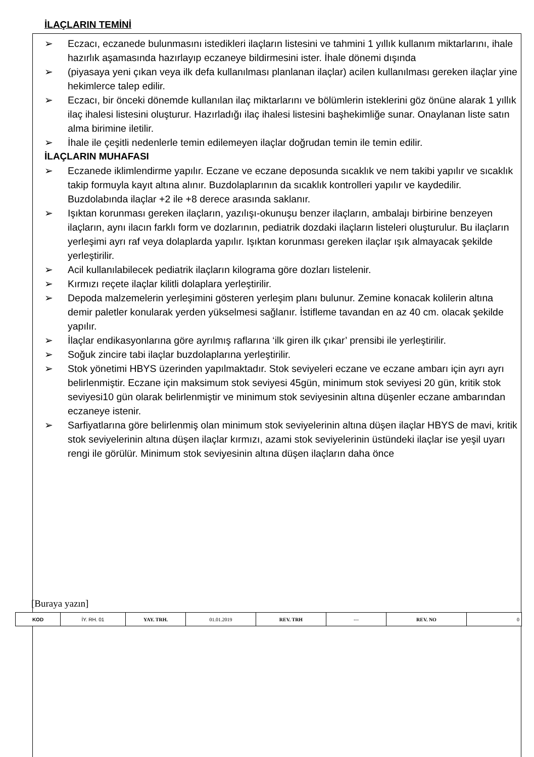İLAÇLARIN TEMİNİ
➢ Eczacı, eczanede bulunmasını istedikleri ilaçların listesini ve tahmini 1 yıllık kullanım miktarlarını, ihale hazırlık aşamasında hazırlayıp eczaneye bildirmesini ister. İhale dönemi dışında
➢ (piyasaya yeni çıkan veya ilk defa kullanılması planlanan ilaçlar) acilen kullanılması gereken ilaçlar yine hekimlerce talep edilir.
➢ Eczacı, bir önceki dönemde kullanılan ilaç miktarlarını ve bölümlerin isteklerini göz önüne alarak 1 yıllık ilaç ihalesi listesini oluşturur. Hazırladığı ilaç ihalesi listesini başhekimliğe sunar. Onaylanan liste satın alma birimine iletilir.
➢ İhale ile çeşitli nedenlerle temin edilemeyen ilaçlar doğrudan temin ile temin edilir.
İLAÇLARIN MUHAFASI
➢ Eczanede iklimlendirme yapılır. Eczane ve eczane deposunda sıcaklık ve nem takibi yapılır ve sıcaklık takip formuyla kayıt altına alınır. Buzdolaplarının da sıcaklık kontrolleri yapılır ve kaydedilir. Buzdolabında ilaçlar +2 ile +8 derece arasında saklanır.
➢ Işıktan korunması gereken ilaçların, yazılışı-okunuşu benzer ilaçların, ambalajı birbirine benzeyen ilaçların, aynı ilacın farklı form ve dozlarının, pediatrik dozdaki ilaçların listeleri oluşturulur. Bu ilaçların yerleşimi ayrı raf veya dolaplarda yapılır. Işıktan korunması gereken ilaçlar ışık almayacak şekilde yerleştirilir.
➢ Acil kullanılabilecek pediatrik ilaçların kilograma göre dozları listelenir.
➢ Kırmızı reçete ilaçlar kilitli dolaplara yerleştirilir.
➢ Depoda malzemelerin yerleşimini gösteren yerleşim planı bulunur. Zemine konacak kolilerin altına demir paletler konularak yerden yükselmesi sağlanır. İstifleme tavandan en az 40 cm. olacak şekilde yapılır.
➢ İlaçlar endikasyonlarına göre ayrılmış raflarına ‘ilk giren ilk çıkar’ prensibi ile yerleştirilir.
➢ Soğuk zincire tabi ilaçlar buzdolaplarına yerleştirilir.
➢ Stok yönetimi HBYS üzerinden yapılmaktadır. Stok seviyeleri eczane ve eczane ambarı için ayrı ayrı belirlenmiştir. Eczane için maksimum stok seviyesi 45gün, minimum stok seviyesi 20 gün, kritik stok seviyesi10 gün olarak belirlenmiştir ve minimum stok seviyesinin altına düşenler eczane ambarından eczaneye istenir.
➢ Sarfiyatlarına göre belirlenmiş olan minimum stok seviyelerinin altına düşen ilaçlar HBYS de mavi, kritik stok seviyelerinin altına düşen ilaçlar kırmızı, azami stok seviyelerinin üstündeki ilaçlar ise yeşil uyarı rengi ile görülür. Minimum stok seviyesinin altına düşen ilaçların daha önce
[Buraya yazın]
| KOD | İY. RH. 01 | YAY. TRH. | 01.01.2019 | REV. TRH | --- | REV. NO | 0 |